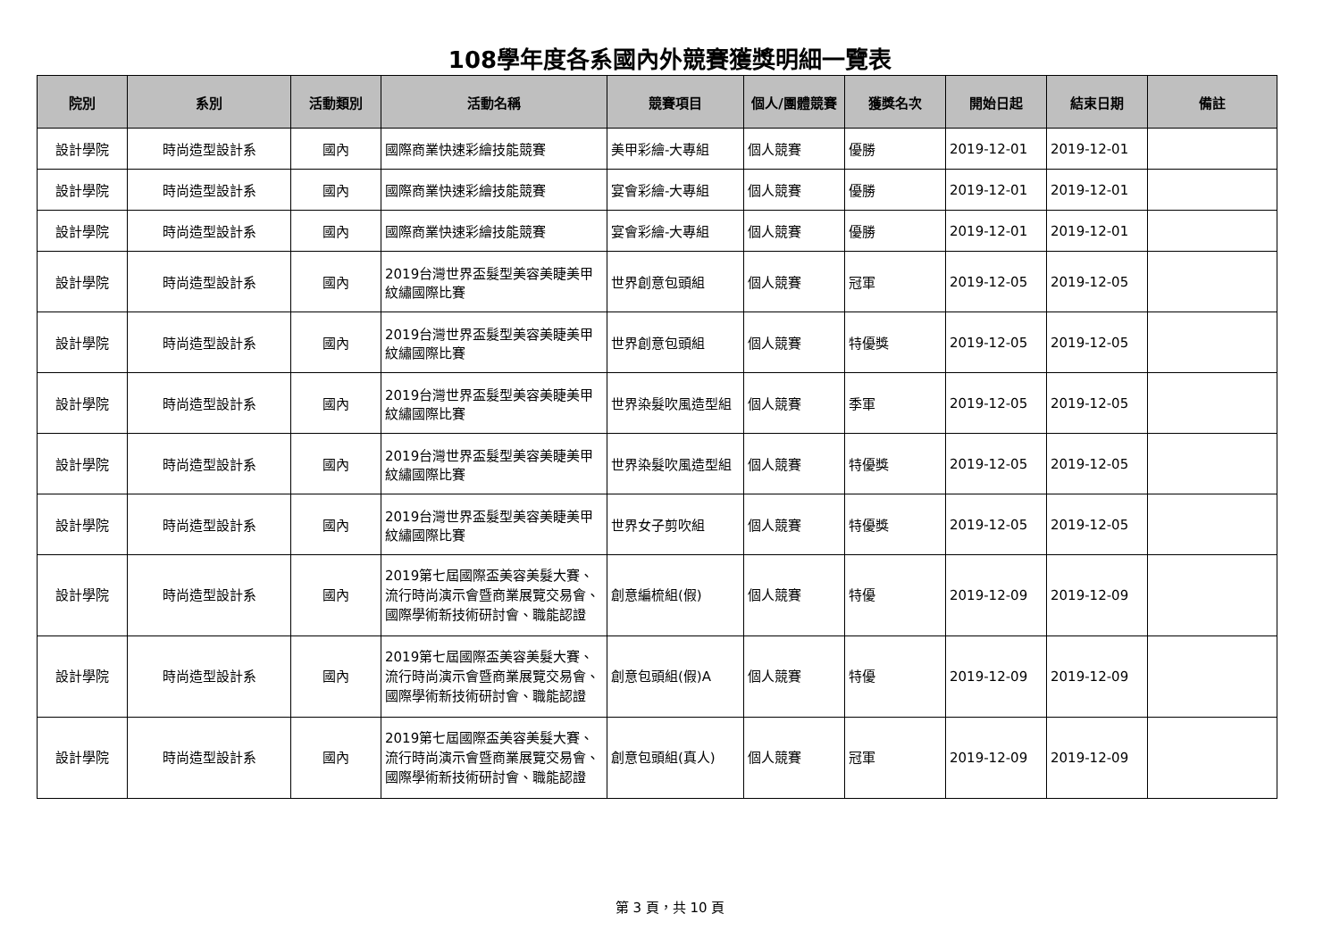108學年度各系國內外競賽獲獎明細一覽表
| 院別 | 系別 | 活動類別 | 活動名稱 | 競賽項目 | 個人/團體競賽 | 獲獎名次 | 開始日起 | 結束日期 | 備註 |
| --- | --- | --- | --- | --- | --- | --- | --- | --- | --- |
| 設計學院 | 時尚造型設計系 | 國內 | 國際商業快速彩繪技能競賽 | 美甲彩繪-大專組 | 個人競賽 | 優勝 | 2019-12-01 | 2019-12-01 | |
| 設計學院 | 時尚造型設計系 | 國內 | 國際商業快速彩繪技能競賽 | 宴會彩繪-大專組 | 個人競賽 | 優勝 | 2019-12-01 | 2019-12-01 | |
| 設計學院 | 時尚造型設計系 | 國內 | 國際商業快速彩繪技能競賽 | 宴會彩繪-大專組 | 個人競賽 | 優勝 | 2019-12-01 | 2019-12-01 | |
| 設計學院 | 時尚造型設計系 | 國內 | 2019台灣世界盃髮型美容美睫美甲紋繡國際比賽 | 世界創意包頭組 | 個人競賽 | 冠軍 | 2019-12-05 | 2019-12-05 | |
| 設計學院 | 時尚造型設計系 | 國內 | 2019台灣世界盃髮型美容美睫美甲紋繡國際比賽 | 世界創意包頭組 | 個人競賽 | 特優獎 | 2019-12-05 | 2019-12-05 | |
| 設計學院 | 時尚造型設計系 | 國內 | 2019台灣世界盃髮型美容美睫美甲紋繡國際比賽 | 世界染髮吹風造型組 | 個人競賽 | 季軍 | 2019-12-05 | 2019-12-05 | |
| 設計學院 | 時尚造型設計系 | 國內 | 2019台灣世界盃髮型美容美睫美甲紋繡國際比賽 | 世界染髮吹風造型組 | 個人競賽 | 特優獎 | 2019-12-05 | 2019-12-05 | |
| 設計學院 | 時尚造型設計系 | 國內 | 2019台灣世界盃髮型美容美睫美甲紋繡國際比賽 | 世界女子剪吹組 | 個人競賽 | 特優獎 | 2019-12-05 | 2019-12-05 | |
| 設計學院 | 時尚造型設計系 | 國內 | 2019第七屆國際盃美容美髮大賽、流行時尚演示會暨商業展覽交易會、國際學術新技術研討會、職能認證 | 創意編梳組(假) | 個人競賽 | 特優 | 2019-12-09 | 2019-12-09 | |
| 設計學院 | 時尚造型設計系 | 國內 | 2019第七屆國際盃美容美髮大賽、流行時尚演示會暨商業展覽交易會、國際學術新技術研討會、職能認證 | 創意包頭組(假)A | 個人競賽 | 特優 | 2019-12-09 | 2019-12-09 | |
| 設計學院 | 時尚造型設計系 | 國內 | 2019第七屆國際盃美容美髮大賽、流行時尚演示會暨商業展覽交易會、國際學術新技術研討會、職能認證 | 創意包頭組(真人) | 個人競賽 | 冠軍 | 2019-12-09 | 2019-12-09 | |
第 3 頁，共 10 頁